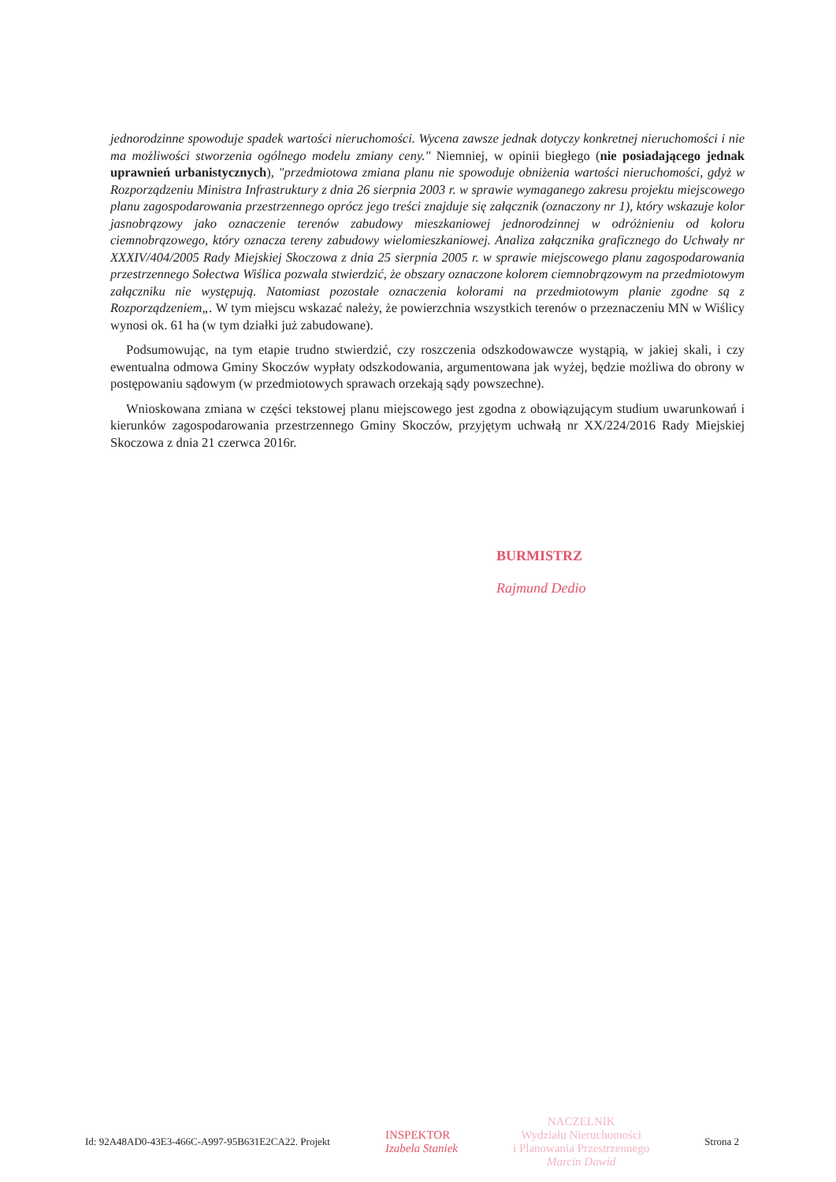jednorodzinne spowoduje spadek wartości nieruchomości. Wycena zawsze jednak dotyczy konkretnej nieruchomości i nie ma możliwości stworzenia ogólnego modelu zmiany ceny." Niemniej, w opinii biegłego (nie posiadającego jednak uprawnień urbanistycznych), "przedmiotowa zmiana planu nie spowoduje obniżenia wartości nieruchomości, gdyż w Rozporządzeniu Ministra Infrastruktury z dnia 26 sierpnia 2003 r. w sprawie wymaganego zakresu projektu miejscowego planu zagospodarowania przestrzennego oprócz jego treści znajduje się załącznik (oznaczony nr 1), który wskazuje kolor jasnobrązowy jako oznaczenie terenów zabudowy mieszkaniowej jednorodzinnej w odróżnieniu od koloru ciemnobrązowego, który oznacza tereny zabudowy wielomieszkaniowej. Analiza załącznika graficznego do Uchwały nr XXXIV/404/2005 Rady Miejskiej Skoczowa z dnia 25 sierpnia 2005 r. w sprawie miejscowego planu zagospodarowania przestrzennego Sołectwa Wiślica pozwala stwierdzić, że obszary oznaczone kolorem ciemnobrązowym na przedmiotowym załączniku nie występują. Natomiast pozostałe oznaczenia kolorami na przedmiotowym planie zgodne są z Rozporządzeniem„. W tym miejscu wskazać należy, że powierzchnia wszystkich terenów o przeznaczeniu MN w Wiślicy wynosi ok. 61 ha (w tym działki już zabudowane).
Podsumowując, na tym etapie trudno stwierdzić, czy roszczenia odszkodowawcze wystąpią, w jakiej skali, i czy ewentualna odmowa Gminy Skoczów wypłaty odszkodowania, argumentowana jak wyżej, będzie możliwa do obrony w postępowaniu sądowym (w przedmiotowych sprawach orzekają sądy powszechne).
Wnioskowana zmiana w części tekstowej planu miejscowego jest zgodna z obowiązującym studium uwarunkowań i kierunków zagospodarowania przestrzennego Gminy Skoczów, przyjętym uchwałą nr XX/224/2016 Rady Miejskiej Skoczowa z dnia 21 czerwca 2016r.
BURMISTRZ
Rajmund Dedio
Id: 92A48AD0-43E3-466C-A997-95B631E2CA22. Projekt INSPEKTOR
Izabela Staniek NACZELNIK
Wydziału Nieruchomości
i Planowania Przestrzennego
Marcin Dawid Strona 2